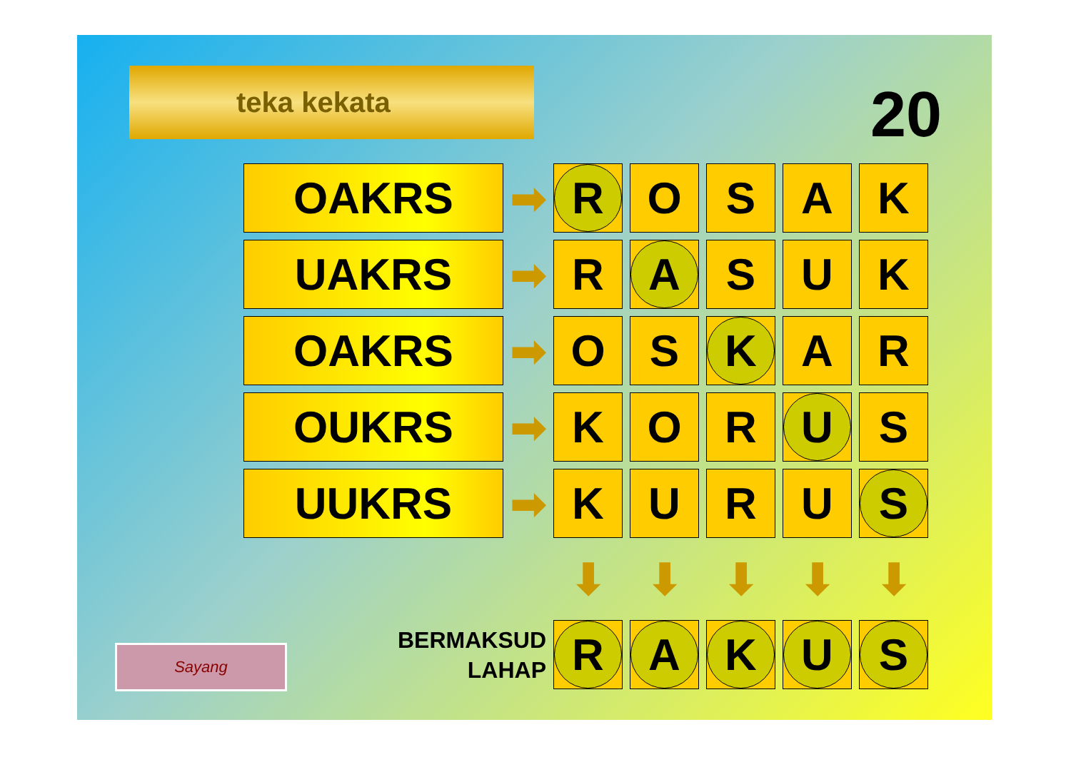teka kekata 20
| OAKRS | ➡ | R | O | S | A | K |
| UAKRS | ➡ | R | A | S | U | K |
| OAKRS | ➡ | O | S | K | A | R |
| OUKRS | ➡ | K | O | R | U | S |
| UUKRS | ➡ | K | U | R | U | S |
| | | ⬇ | ⬇ | ⬇ | ⬇ | ⬇ |
| BERMAKSUD LAHAP | | R | A | K | U | S |
Sayang